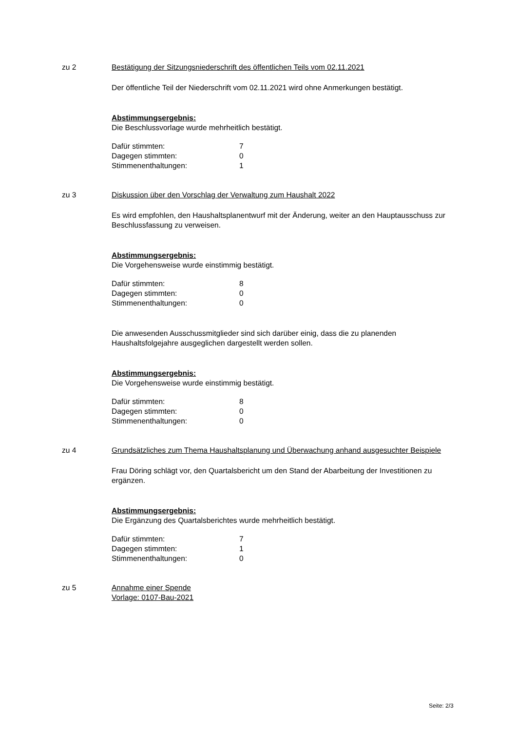zu 2 Bestätigung der Sitzungsniederschrift des öffentlichen Teils vom 02.11.2021
Der öffentliche Teil der Niederschrift vom 02.11.2021 wird ohne Anmerkungen bestätigt.
Abstimmungsergebnis:
Die Beschlussvorlage wurde mehrheitlich bestätigt.
| Dafür stimmten: | 7 |
| Dagegen stimmten: | 0 |
| Stimmenenthaltungen: | 1 |
zu 3 Diskussion über den Vorschlag der Verwaltung zum Haushalt 2022
Es wird empfohlen, den Haushaltsplanentwurf mit der Änderung, weiter an den Hauptausschuss zur Beschlussfassung zu verweisen.
Abstimmungsergebnis:
Die Vorgehensweise wurde einstimmig bestätigt.
| Dafür stimmten: | 8 |
| Dagegen stimmten: | 0 |
| Stimmenenthaltungen: | 0 |
Die anwesenden Ausschussmitglieder sind sich darüber einig, dass die zu planenden Haushaltsfolgejahre ausgeglichen dargestellt werden sollen.
Abstimmungsergebnis:
Die Vorgehensweise wurde einstimmig bestätigt.
| Dafür stimmten: | 8 |
| Dagegen stimmten: | 0 |
| Stimmenenthaltungen: | 0 |
zu 4 Grundsätzliches zum Thema Haushaltsplanung und Überwachung anhand ausgesuchter Beispiele
Frau Döring schlägt vor, den Quartalsbericht um den Stand der Abarbeitung der Investitionen zu ergänzen.
Abstimmungsergebnis:
Die Ergänzung des Quartalsberichtes wurde mehrheitlich bestätigt.
| Dafür stimmten: | 7 |
| Dagegen stimmten: | 1 |
| Stimmenenthaltungen: | 0 |
zu 5 Annahme einer Spende
Vorlage: 0107-Bau-2021
Seite: 2/3